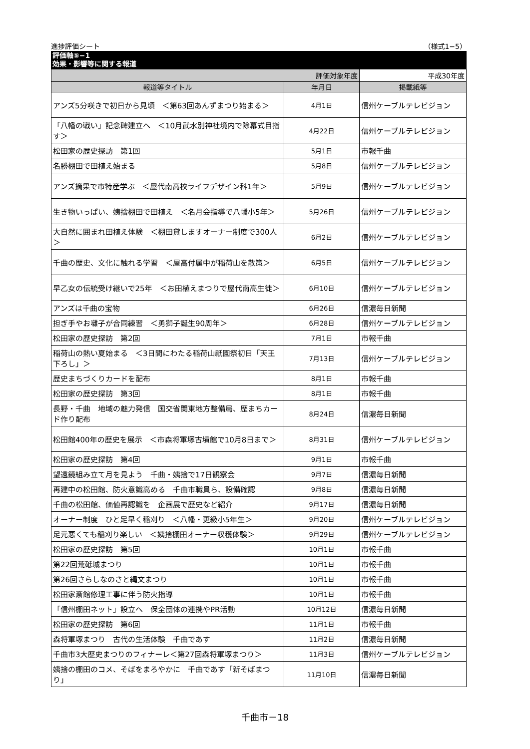進捗評価シート （様式1−5）
評価軸⑤−1
効果・影響等に関する報道
| 評価対象年度 | | 平成30年度 |
| 報道等タイトル | 年月日 | 掲載紙等 |
| アンズ5分咲きで初日から見頃 ＜第63回あんずまつり始まる＞ | 4月1日 | 信州ケーブルテレビジョン |
| 「八幡の戦い」記念碑建立へ ＜10月武水別神社境内で除幕式目指す＞ | 4月22日 | 信州ケーブルテレビジョン |
| 松田家の歴史探訪 第1回 | 5月1日 | 市報千曲 |
| 名勝棚田で田植え始まる | 5月8日 | 信州ケーブルテレビジョン |
| アンズ摘果で市特産学ぶ ＜屋代南高校ライフデザイン科1年＞ | 5月9日 | 信州ケーブルテレビジョン |
| 生き物いっぱい、姨捨棚田で田植え ＜名月会指導で八幡小5年＞ | 5月26日 | 信州ケーブルテレビジョン |
| 大自然に囲まれ田植え体験 ＜棚田貸しますオーナー制度で300人＞ | 6月2日 | 信州ケーブルテレビジョン |
| 千曲の歴史、文化に触れる学習 ＜屋高付属中が稲荷山を散策＞ | 6月5日 | 信州ケーブルテレビジョン |
| 早乙女の伝統受け継いで25年 ＜お田植えまつりで屋代南高生徒＞ | 6月10日 | 信州ケーブルテレビジョン |
| アンズは千曲の宝物 | 6月26日 | 信濃毎日新聞 |
| 担ぎ手やお囃子が合同練習 ＜勇獅子誕生90周年＞ | 6月28日 | 信州ケーブルテレビジョン |
| 松田家の歴史探訪 第2回 | 7月1日 | 市報千曲 |
| 稲荷山の熱い夏始まる ＜3日間にわたる稲荷山祇園祭初日「天王下ろし」＞ | 7月13日 | 信州ケーブルテレビジョン |
| 歴史まちづくりカードを配布 | 8月1日 | 市報千曲 |
| 松田家の歴史探訪 第3回 | 8月1日 | 市報千曲 |
| 長野・千曲 地域の魅力発信 国交省関東地方整備局、歴まちカード作り配布 | 8月24日 | 信濃毎日新聞 |
| 松田館400年の歴史を展示 ＜市森将軍塚古墳館で10月8日まで＞ | 8月31日 | 信州ケーブルテレビジョン |
| 松田家の歴史探訪 第4回 | 9月1日 | 市報千曲 |
| 望遠鏡組み立て月を見よう 千曲・姨捨で17日観察会 | 9月7日 | 信濃毎日新聞 |
| 再建中の松田館、防火意識高める 千曲市職員ら、設備確認 | 9月8日 | 信濃毎日新聞 |
| 千曲の松田館、価値再認識を 企画展で歴史など紹介 | 9月17日 | 信濃毎日新聞 |
| オーナー制度 ひと足早く稲刈り ＜八幡・更級小5年生＞ | 9月20日 | 信州ケーブルテレビジョン |
| 足元悪くても稲刈り楽しい ＜姨捨棚田オーナー収穫体験＞ | 9月29日 | 信州ケーブルテレビジョン |
| 松田家の歴史探訪 第5回 | 10月1日 | 市報千曲 |
| 第22回荒砥城まつり | 10月1日 | 市報千曲 |
| 第26回さらしなのさと縄文まつり | 10月1日 | 市報千曲 |
| 松田家斎館修理工事に伴う防火指導 | 10月1日 | 市報千曲 |
| 「信州棚田ネット」設立へ 保全団体の連携やPR活動 | 10月12日 | 信濃毎日新聞 |
| 松田家の歴史探訪 第6回 | 11月1日 | 市報千曲 |
| 森将軍塚まつり 古代の生活体験 千曲であす | 11月2日 | 信濃毎日新聞 |
| 千曲市3大歴史まつりのフィナーレ＜第27回森将軍塚まつり＞ | 11月3日 | 信州ケーブルテレビジョン |
| 姨捨の棚田のコメ、そばをまろやかに 千曲であす「新そばまつり」 | 11月10日 | 信濃毎日新聞 |
千曲市－18